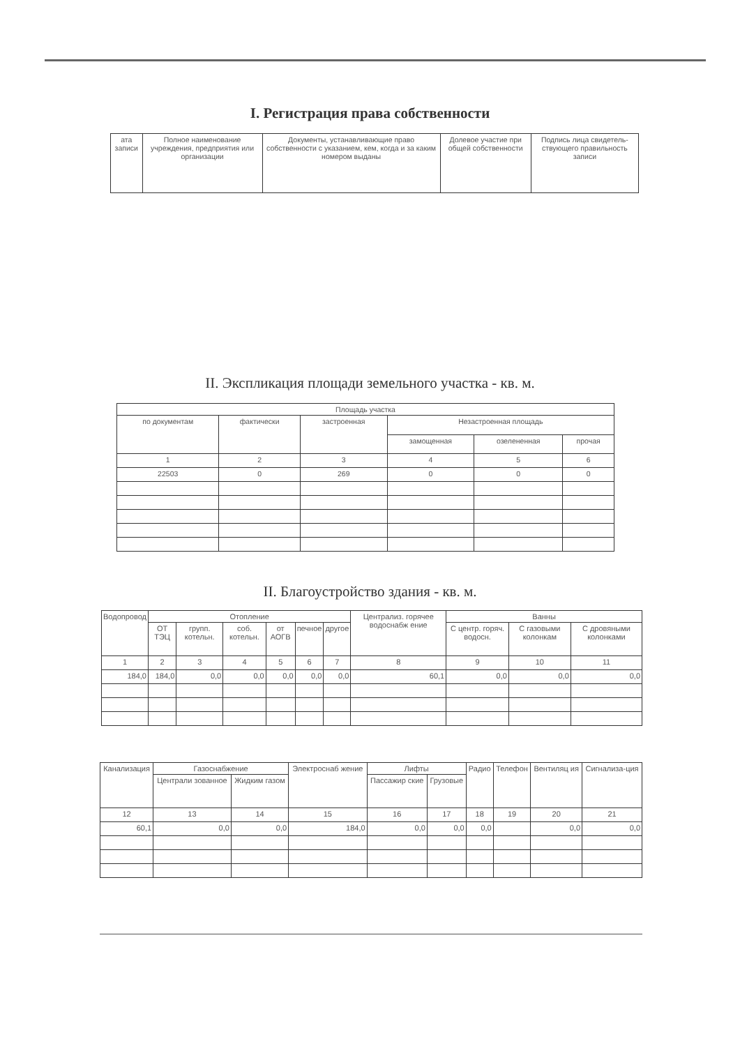I. Регистрация права собственности
| ата записи | Полное наименование учреждения, предприятия или организации | Документы, устанавливающие право собственности с указанием, кем, когда и за каким номером выданы | Долевое участие при общей собственности | Подпись лица свидетель-ствующего правильность записи |
| --- | --- | --- | --- | --- |
II. Экспликация площади земельного участка - кв. м.
| Площадь участка | | | | | |
| --- | --- | --- | --- | --- | --- |
| по документам | фактически | застроенная | Незастроенная площадь | | |
| | | | замощенная | озелененная | прочая |
| 1 | 2 | 3 | 4 | 5 | 6 |
| 22503 | 0 | 269 | 0 | 0 | 0 |
II. Благоустройство здания - кв. м.
| Водопровод | Отопление | | | | | | Централиз. горячее водоснабж ение | Ванны | | |
| --- | --- | --- | --- | --- | --- | --- | --- | --- | --- | --- |
| | ОТ ТЭЦ | групп. котельн. | соб. котельн. | от АОГВ | печное | другое | | С центр. горяч. водосн. | С газовыми колонкам | С дровяными колонками |
| 1 | 2 | 3 | 4 | 5 | 6 | 7 | 8 | 9 | 10 | 11 |
| 184,0 | 184,0 | 0,0 | 0,0 | 0,0 | 0,0 | 0,0 | 60,1 | 0,0 | 0,0 | 0,0 |
| Канализация | Газоснабжение | | Электроснаб жение | Лифты | | Радио | Телефон | Вентиляц ия | Сигнализа-ция |
| --- | --- | --- | --- | --- | --- | --- | --- | --- | --- |
| | Централи зованное | Жидким газом | | Пассажир ские | Грузовые | | | | |
| 12 | 13 | 14 | 15 | 16 | 17 | 18 | 19 | 20 | 21 |
| 60,1 | 0,0 | 0,0 | 184,0 | 0,0 | 0,0 | 0,0 | | 0,0 | 0,0 |